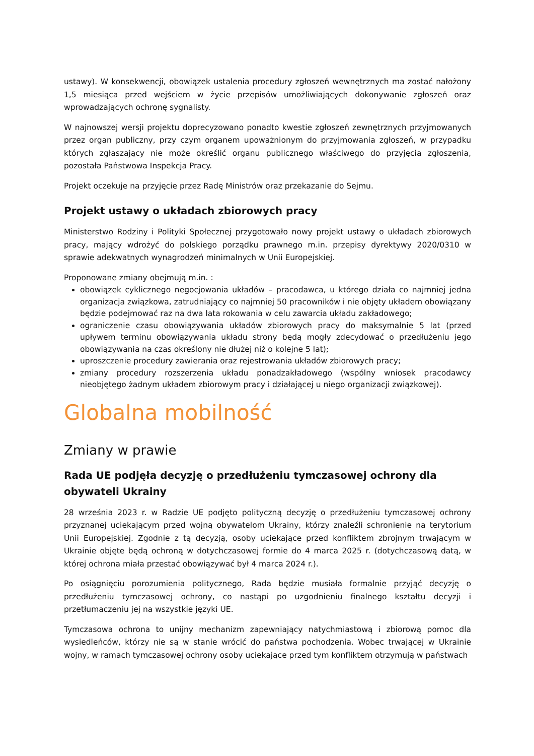ustawy). W konsekwencji, obowiązek ustalenia procedury zgłoszeń wewnętrznych ma zostać nałożony 1,5 miesiąca przed wejściem w życie przepisów umożliwiających dokonywanie zgłoszeń oraz wprowadzających ochronę sygnalisty.
W najnowszej wersji projektu doprecyzowano ponadto kwestie zgłoszeń zewnętrznych przyjmowanych przez organ publiczny, przy czym organem upoważnionym do przyjmowania zgłoszeń, w przypadku których zgłaszający nie może określić organu publicznego właściwego do przyjęcia zgłoszenia, pozostała Państwowa Inspekcja Pracy.
Projekt oczekuje na przyjęcie przez Radę Ministrów oraz przekazanie do Sejmu.
Projekt ustawy o układach zbiorowych pracy
Ministerstwo Rodziny i Polityki Społecznej przygotowało nowy projekt ustawy o układach zbiorowych pracy, mający wdrożyć do polskiego porządku prawnego m.in. przepisy dyrektywy 2020/0310 w sprawie adekwatnych wynagrodzeń minimalnych w Unii Europejskiej.
Proponowane zmiany obejmują m.in. :
obowiązek cyklicznego negocjowania układów – pracodawca, u którego działa co najmniej jedna organizacja związkowa, zatrudniający co najmniej 50 pracowników i nie objęty układem obowiązany będzie podejmować raz na dwa lata rokowania w celu zawarcia układu zakładowego;
ograniczenie czasu obowiązywania układów zbiorowych pracy do maksymalnie 5 lat (przed upływem terminu obowiązywania układu strony będą mogły zdecydować o przedłużeniu jego obowiązywania na czas określony nie dłużej niż o kolejne 5 lat);
uproszczenie procedury zawierania oraz rejestrowania układów zbiorowych pracy;
zmiany procedury rozszerzenia układu ponadzakładowego (wspólny wniosek pracodawcy nieobjętego żadnym układem zbiorowym pracy i działającej u niego organizacji związkowej).
Globalna mobilność
Zmiany w prawie
Rada UE podjęła decyzję o przedłużeniu tymczasowej ochrony dla obywateli Ukrainy
28 września 2023 r. w Radzie UE podjęto polityczną decyzję o przedłużeniu tymczasowej ochrony przyznanej uciekającym przed wojną obywatelom Ukrainy, którzy znaleźli schronienie na terytorium Unii Europejskiej. Zgodnie z tą decyzją, osoby uciekające przed konfliktem zbrojnym trwającym w Ukrainie objęte będą ochroną w dotychczasowej formie do 4 marca 2025 r. (dotychczasową datą, w której ochrona miała przestać obowiązywać był 4 marca 2024 r.).
Po osiągnięciu porozumienia politycznego, Rada będzie musiała formalnie przyjąć decyzję o przedłużeniu tymczasowej ochrony, co nastąpi po uzgodnieniu finalnego kształtu decyzji i przetłumaczeniu jej na wszystkie języki UE.
Tymczasowa ochrona to unijny mechanizm zapewniający natychmiastową i zbiorową pomoc dla wysiedleńców, którzy nie są w stanie wrócić do państwa pochodzenia. Wobec trwającej w Ukrainie wojny, w ramach tymczasowej ochrony osoby uciekające przed tym konfliktem otrzymują w państwach